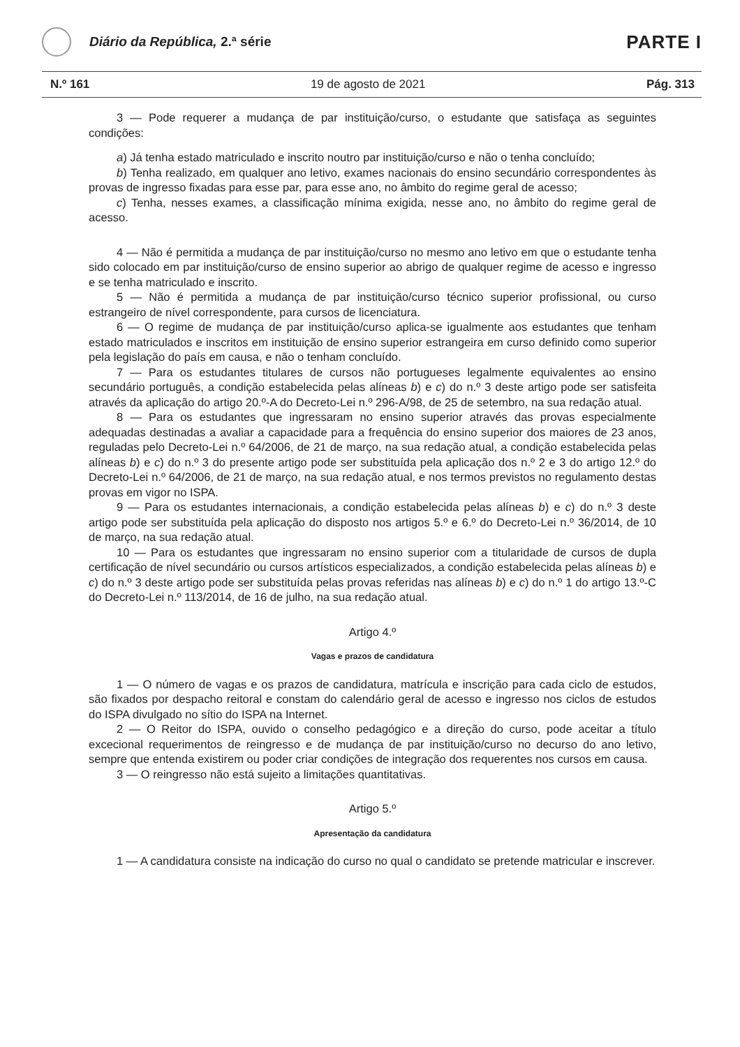Diário da República, 2.ª série
PARTE I
N.º 161 19 de agosto de 2021 Pág. 313
3 — Pode requerer a mudança de par instituição/curso, o estudante que satisfaça as seguintes condições:
a) Já tenha estado matriculado e inscrito noutro par instituição/curso e não o tenha concluído;
b) Tenha realizado, em qualquer ano letivo, exames nacionais do ensino secundário correspondentes às provas de ingresso fixadas para esse par, para esse ano, no âmbito do regime geral de acesso;
c) Tenha, nesses exames, a classificação mínima exigida, nesse ano, no âmbito do regime geral de acesso.
4 — Não é permitida a mudança de par instituição/curso no mesmo ano letivo em que o estudante tenha sido colocado em par instituição/curso de ensino superior ao abrigo de qualquer regime de acesso e ingresso e se tenha matriculado e inscrito.
5 — Não é permitida a mudança de par instituição/curso técnico superior profissional, ou curso estrangeiro de nível correspondente, para cursos de licenciatura.
6 — O regime de mudança de par instituição/curso aplica-se igualmente aos estudantes que tenham estado matriculados e inscritos em instituição de ensino superior estrangeira em curso definido como superior pela legislação do país em causa, e não o tenham concluído.
7 — Para os estudantes titulares de cursos não portugueses legalmente equivalentes ao ensino secundário português, a condição estabelecida pelas alíneas b) e c) do n.º 3 deste artigo pode ser satisfeita através da aplicação do artigo 20.º-A do Decreto-Lei n.º 296-A/98, de 25 de setembro, na sua redação atual.
8 — Para os estudantes que ingressaram no ensino superior através das provas especialmente adequadas destinadas a avaliar a capacidade para a frequência do ensino superior dos maiores de 23 anos, reguladas pelo Decreto-Lei n.º 64/2006, de 21 de março, na sua redação atual, a condição estabelecida pelas alíneas b) e c) do n.º 3 do presente artigo pode ser substituída pela aplicação dos n.º 2 e 3 do artigo 12.º do Decreto-Lei n.º 64/2006, de 21 de março, na sua redação atual, e nos termos previstos no regulamento destas provas em vigor no ISPA.
9 — Para os estudantes internacionais, a condição estabelecida pelas alíneas b) e c) do n.º 3 deste artigo pode ser substituída pela aplicação do disposto nos artigos 5.º e 6.º do Decreto-Lei n.º 36/2014, de 10 de março, na sua redação atual.
10 — Para os estudantes que ingressaram no ensino superior com a titularidade de cursos de dupla certificação de nível secundário ou cursos artísticos especializados, a condição estabelecida pelas alíneas b) e c) do n.º 3 deste artigo pode ser substituída pelas provas referidas nas alíneas b) e c) do n.º 1 do artigo 13.º-C do Decreto-Lei n.º 113/2014, de 16 de julho, na sua redação atual.
Artigo 4.º
Vagas e prazos de candidatura
1 — O número de vagas e os prazos de candidatura, matrícula e inscrição para cada ciclo de estudos, são fixados por despacho reitoral e constam do calendário geral de acesso e ingresso nos ciclos de estudos do ISPA divulgado no sítio do ISPA na Internet.
2 — O Reitor do ISPA, ouvido o conselho pedagógico e a direção do curso, pode aceitar a título excecional requerimentos de reingresso e de mudança de par instituição/curso no decurso do ano letivo, sempre que entenda existirem ou poder criar condições de integração dos requerentes nos cursos em causa.
3 — O reingresso não está sujeito a limitações quantitativas.
Artigo 5.º
Apresentação da candidatura
1 — A candidatura consiste na indicação do curso no qual o candidato se pretende matricular e inscrever.